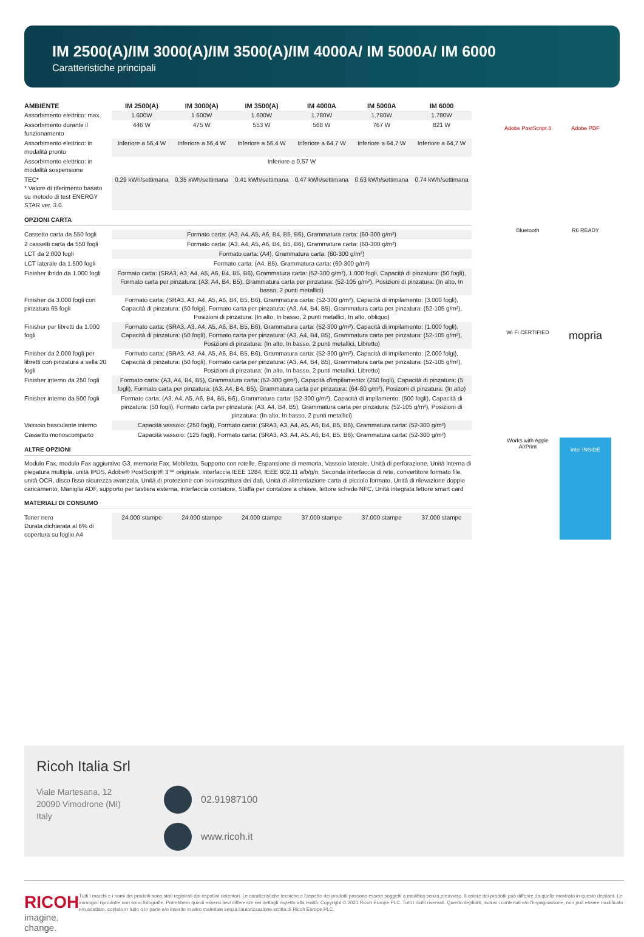IM 2500(A)/IM 3000(A)/IM 3500(A)/IM 4000A/ IM 5000A/ IM 6000
Caratteristiche principali
| AMBIENTE | IM 2500(A) | IM 3000(A) | IM 3500(A) | IM 4000A | IM 5000A | IM 6000 |
| --- | --- | --- | --- | --- | --- | --- |
| Assorbimento elettrico: max. | 1.600W | 1.600W | 1.600W | 1.780W | 1.780W | 1.780W |
| Assorbimento durante il funzionamento | 446 W | 475 W | 553 W | 568 W | 767 W | 821 W |
| Assorbimento elettrico: in modalità pronto | Inferiore a 56,4 W | Inferiore a 56,4 W | Inferiore a 56,4 W | Inferiore a 64,7 W | Inferiore a 64,7 W | Inferiore a 64,7 W |
| Assorbimento elettrico: in modalità sospensione | Inferiore a 0,57 W | | | | | |
| TEC* * Valore di riferimento basato su metodo di test ENERGY STAR ver. 3.0. | 0,29 kWh/settimana | 0,35 kWh/settimana | 0,41 kWh/settimana | 0,47 kWh/settimana | 0,63 kWh/settimana | 0,74 kWh/settimana |
OPZIONI CARTA
| Cassetto carta da 550 fogli | Formato carta: (A3, A4, A5, A6, B4, B5, B6), Grammatura carta: (60-300 g/m²) |
| 2 cassetti carta da 550 fogli | Formato carta: (A3, A4, A5, A6, B4, B5, B6), Grammatura carta: (60-300 g/m²) |
| LCT da 2.000 fogli | Formato carta: (A4), Grammatura carta: (60-300 g/m²) |
| LCT laterale da 1.500 fogli | Formato carta: (A4, B5), Grammatura carta: (60-300 g/m²) |
| Finisher ibrido da 1.000 fogli | Formato carta: (SRA3, A3, A4, A5, A6, B4, B5, B6), Grammatura carta: (52-300 g/m²), 1.000 fogli, Capacità di pinzatura: (50 fogli), Formato carta per pinzatura: (A3, A4, B4, B5), Grammatura carta per pinzatura: (52-105 g/m²), Posizioni di pinzatura: (In alto, In basso, 2 punti metallici) |
| Finisher da 3.000 fogli con pinzatura 65 fogli | Formato carta: (SRA3, A3, A4, A5, A6, B4, B5, B6), Grammatura carta: (52-300 g/m²), Capacità di impilamento: (3.000 fogli), Capacità di pinzatura: (50 folgi), Formato carta per pinzatura: (A3, A4, B4, B5), Grammatura carta per pinzatura: (52-105 g/m²), Posizioni di pinzatura: (In alto, In basso, 2 punti metallici, In alto, obliquo) |
| Finisher per libretti da 1.000 fogli | Formato carta: (SRA3, A3, A4, A5, A6, B4, B5, B6), Grammatura carta: (52-300 g/m²), Capacità di impilamento: (1.000 fogli), Capacità di pinzatura: (50 fogli), Formato carta per pinzatura: (A3, A4, B4, B5), Grammatura carta per pinzatura: (52-105 g/m²), Posizioni di pinzatura: (In alto, In basso, 2 punti metallici, Libretto) |
| Finisher da 2.000 fogli per libretti con pinzatura a sella 20 fogli | Formato carta: (SRA3, A3, A4, A5, A6, B4, B5, B6), Grammatura carta: (52-300 g/m²), Capacità di impilamento: (2.000 folgi), Capacità di pinzatura: (50 fogli), Formato carta per pinzatura: (A3, A4, B4, B5), Grammatura carta per pinzatura: (52-105 g/m²), Posizioni di pinzatura: (In alto, In basso, 2 punti metallici, Libretto) |
| Finisher interno da 250 fogli | Formato carta: (A3, A4, B4, B5), Grammatura carta: (52-300 g/m²), Capacità d'impilamento: (250 fogli), Capacità di pinzatura: (5 fogli), Formato carta per pinzatura: (A3, A4, B4, B5), Grammatura carta per pinzatura: (64-80 g/m²), Posizoni di pinzatura: (In alto) |
| Finisher interno da 500 fogli | Formato carta: (A3, A4, A5, A6, B4, B5, B6), Grammatura carta: (52-300 g/m²), Capacità di impilamento: (500 fogli), Capacità di pinzatura: (50 fogli), Formato carta per pinzatura: (A3, A4, B4, B5), Grammatura carta per pinzatura: (52-105 g/m²), Posizioni di pinzatura: (In alto, In basso, 2 punti metallici) |
| Vassoio basculante interno | Capacità vassoio: (250 fogli), Formato carta: (SRA3, A3, A4, A5, A6, B4, B5, B6), Grammatura carta: (52-300 g/m²) |
| Cassetto monoscomparto | Capacità vassoio: (125 fogli), Formato carta: (SRA3, A3, A4, A5, A6, B4, B5, B6), Grammatura carta: (52-300 g/m²) |
ALTRE OPZIONI
Modulo Fax, modulo Fax aggiuntivo G3, memoria Fax, Mobiletto, Supporto con rotelle, Espansione di memoria, Vassoio laterale, Unità di perforazione, Unità interna di piegatura multipla, unità IPDS, Adobe® PostScript® 3™ originale, interfaccia IEEE 1284, IEEE 802.11 a/b/g/n, Seconda interfaccia di rete, convertitore formato file, unità OCR, disco fisso sicurezza avanzata, Unità di protezione con sovrascrittura dei dati, Unità di alimentazione carta di piccolo formato, Unità di rilevazione doppio caricamento, Maniglia ADF, supporto per tastiera esterna, interfaccia contatore, Staffa per contatore a chiave, lettore schede NFC, Unità integrata lettore smart card
MATERIALI DI CONSUMO
| Toner nero Durata dichiarata al 6% di copertura su foglio A4 | 24.000 stampe | 24.000 stampe | 24.000 stampe | 37.000 stampe | 37.000 stampe | 37.000 stampe |
Adobe PostScript 3
Adobe PDF
Bluetooth
R6 READY
Wi Fi CERTIFIED
mopria
Works with Apple AirPrint
intel INSIDE
Ricoh Italia Srl
Viale Martesana, 12
20090 Vimodrone (MI)
Italy
02.91987100
www.ricoh.it
RICOH
imagine. change.
Tutti i marchi e i nomi dei prodotti sono stati registrati dai rispettivi detentori. Le caratteristiche tecniche e l'aspetto dei prodotti possono essere soggetti a modifica senza preavviso. Il colore dei prodotti può differire da quello mostrato in questo depliant. Le immagini riprodotte non sono fotografie. Potrebbero quindi esserci lievi differenze nei dettagli rispetto alla realtà. Copyright © 2021 Ricoh Europe PLC. Tutti i diritti riservati. Questo depliant, inclusi i contenuti e/o l'impaginazione, non può essere modificato e/o adattato, copiato in tutto o in parte e/o inserito in altro materiale senza l'autorizzazione scritta di Ricoh Europe PLC.